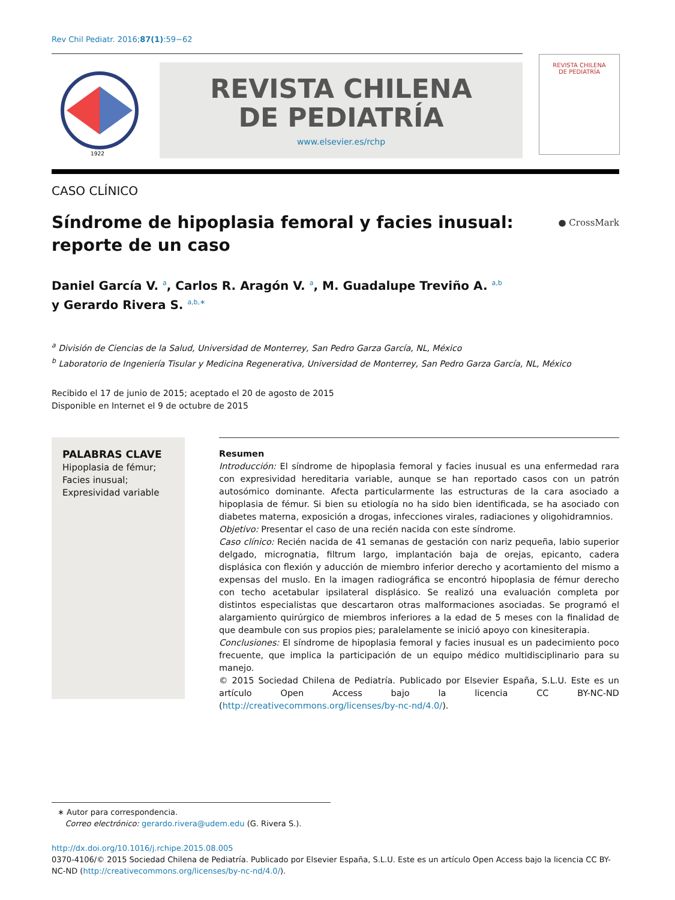Rev Chil Pediatr. 2016;87(1):59−62
1922
REVISTA CHILENA
DE PEDIATRÍA
www.elsevier.es/rchp
REVISTA CHILENA
DE PEDIATRÍA
CASO CLÍNICO
Síndrome de hipoplasia femoral y facies inusual:
reporte de un caso ● CrossMark
Daniel García V. <sup>a</sup>, Carlos R. Aragón V. <sup>a</sup>, M. Guadalupe Treviño A. <sup>a,b</sup>
y Gerardo Rivera S. <sup>a,b,∗</sup>
<sup>a</sup> División de Ciencias de la Salud, Universidad de Monterrey, San Pedro Garza García, NL, México
<sup>b</sup> Laboratorio de Ingeniería Tisular y Medicina Regenerativa, Universidad de Monterrey, San Pedro Garza García, NL, México
Recibido el 17 de junio de 2015; aceptado el 20 de agosto de 2015
Disponible en Internet el 9 de octubre de 2015
PALABRAS CLAVE
Hipoplasia de fémur;
Facies inusual;
Expresividad variable
Resumen
Introducción: El síndrome de hipoplasia femoral y facies inusual es una enfermedad rara con expresividad hereditaria variable, aunque se han reportado casos con un patrón autosómico dominante. Afecta particularmente las estructuras de la cara asociado a hipoplasia de fémur. Si bien su etiología no ha sido bien identificada, se ha asociado con diabetes materna, exposición a drogas, infecciones virales, radiaciones y oligohidramnios.
Objetivo: Presentar el caso de una recién nacida con este síndrome.
Caso clínico: Recién nacida de 41 semanas de gestación con nariz pequeña, labio superior delgado, micrognatia, filtrum largo, implantación baja de orejas, epicanto, cadera displásica con flexión y aducción de miembro inferior derecho y acortamiento del mismo a expensas del muslo. En la imagen radiográfica se encontró hipoplasia de fémur derecho con techo acetabular ipsilateral displásico. Se realizó una evaluación completa por distintos especialistas que descartaron otras malformaciones asociadas. Se programó el alargamiento quirúrgico de miembros inferiores a la edad de 5 meses con la finalidad de que deambule con sus propios pies; paralelamente se inició apoyo con kinesiterapia.
Conclusiones: El síndrome de hipoplasia femoral y facies inusual es un padecimiento poco frecuente, que implica la participación de un equipo médico multidisciplinario para su manejo.
© 2015 Sociedad Chilena de Pediatría. Publicado por Elsevier España, S.L.U. Este es un artículo Open Access bajo la licencia CC BY-NC-ND (http://creativecommons.org/licenses/by-nc-nd/4.0/).
∗ Autor para correspondencia.
Correo electrónico: gerardo.rivera@udem.edu (G. Rivera S.).
http://dx.doi.org/10.1016/j.rchipe.2015.08.005
0370-4106/© 2015 Sociedad Chilena de Pediatría. Publicado por Elsevier España, S.L.U. Este es un artículo Open Access bajo la licencia CC BY-NC-ND (http://creativecommons.org/licenses/by-nc-nd/4.0/).